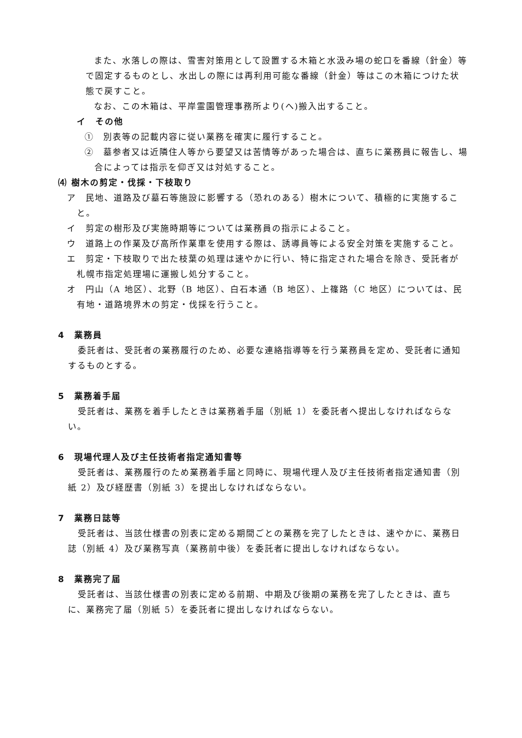また、水落しの際は、雪害対策用として設置する木箱と水汲み場の蛇口を番線（針金）等で固定するものとし、水出しの際には再利用可能な番線（針金）等はこの木箱につけた状態で戻すこと。
なお、この木箱は、平岸霊園管理事務所より(へ)搬入出すること。
イ　その他
①　別表等の記載内容に従い業務を確実に履行すること。
②　墓参者又は近隣住人等から要望又は苦情等があった場合は、直ちに業務員に報告し、場合によっては指示を仰ぎ又は対処すること。
⑷ 樹木の剪定・伐採・下枝取り
ア　民地、道路及び墓石等施設に影響する（恐れのある）樹木について、積極的に実施すること。
イ　剪定の樹形及び実施時期等については業務員の指示によること。
ウ　道路上の作業及び高所作業車を使用する際は、誘導員等による安全対策を実施すること。
エ　剪定・下枝取りで出た枝葉の処理は速やかに行い、特に指定された場合を除き、受託者が札幌市指定処理場に運搬し処分すること。
オ　円山（A 地区）、北野（B 地区）、白石本通（B 地区）、上篠路（C 地区）については、民有地・道路境界木の剪定・伐採を行うこと。
4　業務員
委託者は、受託者の業務履行のため、必要な連絡指導等を行う業務員を定め、受託者に通知するものとする。
5　業務着手届
受託者は、業務を着手したときは業務着手届（別紙 1）を委託者へ提出しなければならない。
6　現場代理人及び主任技術者指定通知書等
受託者は、業務履行のため業務着手届と同時に、現場代理人及び主任技術者指定通知書（別紙 2）及び経歴書（別紙 3）を提出しなければならない。
7　業務日誌等
受託者は、当該仕様書の別表に定める期間ごとの業務を完了したときは、速やかに、業務日誌（別紙 4）及び業務写真（業務前中後）を委託者に提出しなければならない。
8　業務完了届
受託者は、当該仕様書の別表に定める前期、中期及び後期の業務を完了したときは、直ちに、業務完了届（別紙 5）を委託者に提出しなければならない。